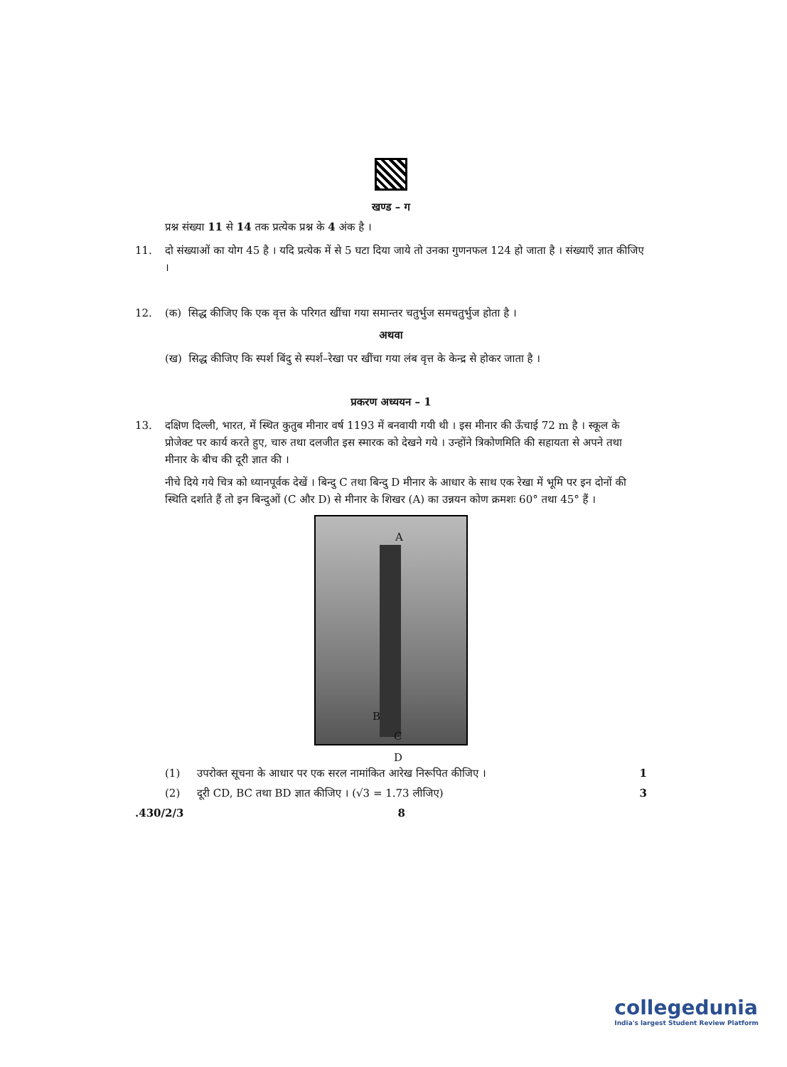खण्ड – ग
प्रश्न संख्या 11 से 14 तक प्रत्येक प्रश्न के 4 अंक है ।
11. दो संख्याओं का योग 45 है । यदि प्रत्येक में से 5 घटा दिया जाये तो उनका गुणनफल 124 हो जाता है । संख्याएँ ज्ञात कीजिए ।
12. (क) सिद्ध कीजिए कि एक वृत्त के परिगत खींचा गया समान्तर चतुर्भुज समचतुर्भुज होता है ।
अथवा
(ख) सिद्ध कीजिए कि स्पर्श बिंदु से स्पर्श–रेखा पर खींचा गया लंब वृत्त के केन्द्र से होकर जाता है ।
प्रकरण अध्ययन – 1
13. दक्षिण दिल्ली, भारत, में स्थित कुतुब मीनार वर्ष 1193 में बनवायी गयी थी । इस मीनार की ऊँचाई 72 m है । स्कूल के प्रोजेक्ट पर कार्य करते हुए, चारु तथा दलजीत इस स्मारक को देखने गये । उन्होंने त्रिकोणमिति की सहायता से अपने तथा मीनार के बीच की दूरी ज्ञात की ।
नीचे दिये गये चित्र को ध्यानपूर्वक देखें । बिन्दु C तथा बिन्दु D मीनार के आधार के साथ एक रेखा में भूमि पर इन दोनों की स्थिति दर्शाते हैं तो इन बिन्दुओं (C और D) से मीनार के शिखर (A) का उन्नयन कोण क्रमशः 60° तथा 45° हैं ।
A
B
C
D
(1) उपरोक्त सूचना के आधार पर एक सरल नामांकित आरेख निरूपित कीजिए ।
1
(2) दूरी CD, BC तथा BD ज्ञात कीजिए । (√3 = 1.73 लीजिए)
3
.430/2/3 8
collegedunia
India's largest Student Review Platform